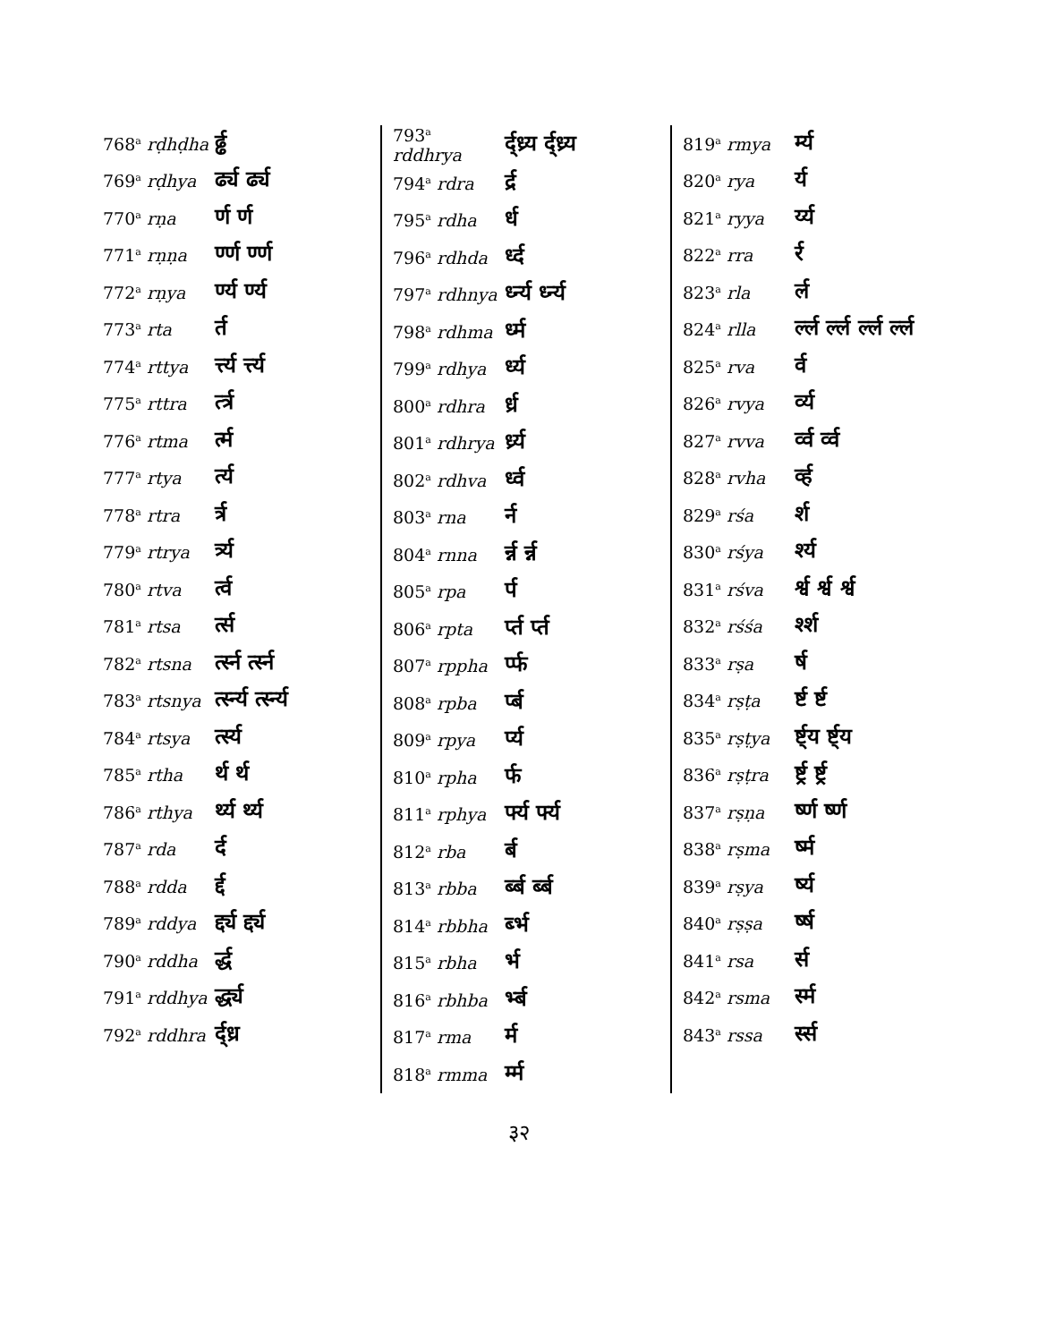| 768<sup>a</sup> rḍhḍha | र्ढ्ढ |
| 769<sup>a</sup> rḍhya | र्ढ्य र्ढ्य |
| 770<sup>a</sup> rṇa | र्ण र्ण |
| 771<sup>a</sup> rṇṇa | र्ण्ण र्ण्ण |
| 772<sup>a</sup> rṇya | र्ण्य र्ण्य |
| 773<sup>a</sup> rta | र्त |
| 774<sup>a</sup> rttya | र्त्त्य र्त्त्य |
| 775<sup>a</sup> rttra | र्त्त्र |
| 776<sup>a</sup> rtma | र्त्म |
| 777<sup>a</sup> rtya | र्त्य |
| 778<sup>a</sup> rtra | र्त्र |
| 779<sup>a</sup> rtrya | र्त्र्य |
| 780<sup>a</sup> rtva | र्त्व |
| 781<sup>a</sup> rtsa | र्त्स |
| 782<sup>a</sup> rtsna | र्त्स्न र्त्स्न |
| 783<sup>a</sup> rtsnya | र्त्स्न्य र्त्स्न्य |
| 784<sup>a</sup> rtsya | र्त्स्य |
| 785<sup>a</sup> rtha | र्थ र्थ |
| 786<sup>a</sup> rthya | र्थ्य र्थ्य |
| 787<sup>a</sup> rda | र्द |
| 788<sup>a</sup> rdda | र्द्द |
| 789<sup>a</sup> rddya | र्द्द्य र्द्द्य |
| 790<sup>a</sup> rddha | र्द्ध |
| 791<sup>a</sup> rddhya | र्द्ध्य |
| 792<sup>a</sup> rddhra | र्द्ध्र |
| 793<sup>a</sup> rddhrya | र्द्ध्र्य र्द्ध्र्य |
| 794<sup>a</sup> rdra | र्द्र |
| 795<sup>a</sup> rdha | र्ध |
| 796<sup>a</sup> rdhda | र्ध्द |
| 797<sup>a</sup> rdhnya | र्ध्न्य र्ध्न्य |
| 798<sup>a</sup> rdhma | र्ध्म |
| 799<sup>a</sup> rdhya | र्ध्य |
| 800<sup>a</sup> rdhra | र्ध्र |
| 801<sup>a</sup> rdhrya | र्ध्र्य |
| 802<sup>a</sup> rdhva | र्ध्व |
| 803<sup>a</sup> rna | र्न |
| 804<sup>a</sup> rnna | र्न्न र्न्न |
| 805<sup>a</sup> rpa | र्प |
| 806<sup>a</sup> rpta | र्प्त र्प्त |
| 807<sup>a</sup> rppha | र्प्फ |
| 808<sup>a</sup> rpba | र्प्ब |
| 809<sup>a</sup> rpya | र्प्य |
| 810<sup>a</sup> rpha | र्फ |
| 811<sup>a</sup> rphya | र्फ्य र्फ्य |
| 812<sup>a</sup> rba | र्ब |
| 813<sup>a</sup> rbba | र्ब्ब र्ब्ब |
| 814<sup>a</sup> rbbha | र्ब्भ |
| 815<sup>a</sup> rbha | र्भ |
| 816<sup>a</sup> rbhba | र्भ्ब |
| 817<sup>a</sup> rma | र्म |
| 818<sup>a</sup> rmma | र्म्म |
| 819<sup>a</sup> rmya | र्म्य |
| 820<sup>a</sup> rya | र्य |
| 821<sup>a</sup> ryya | र्य्य |
| 822<sup>a</sup> rra | र्र |
| 823<sup>a</sup> rla | र्ल |
| 824<sup>a</sup> rlla | र्ल्ल र्ल्ल र्ल्ल र्ल्ल |
| 825<sup>a</sup> rva | र्व |
| 826<sup>a</sup> rvya | र्व्य |
| 827<sup>a</sup> rvva | र्व्व र्व्व |
| 828<sup>a</sup> rvha | र्व्ह |
| 829<sup>a</sup> rśa | र्श |
| 830<sup>a</sup> rśya | र्श्य |
| 831<sup>a</sup> rśva | र्श्व र्श्व र्श्व |
| 832<sup>a</sup> rśśa | र्श्श |
| 833<sup>a</sup> rṣa | र्ष |
| 834<sup>a</sup> rṣṭa | र्ष्ट र्ष्ट |
| 835<sup>a</sup> rṣṭya | र्ष्ट्य र्ष्ट्य |
| 836<sup>a</sup> rṣṭra | र्ष्ट्र र्ष्ट्र |
| 837<sup>a</sup> rṣṇa | र्ष्ण र्ष्ण |
| 838<sup>a</sup> rṣma | र्ष्म |
| 839<sup>a</sup> rṣya | र्ष्य |
| 840<sup>a</sup> rṣṣa | र्ष्ष |
| 841<sup>a</sup> rsa | र्स |
| 842<sup>a</sup> rsma | र्स्म |
| 843<sup>a</sup> rssa | र्स्स |
३२